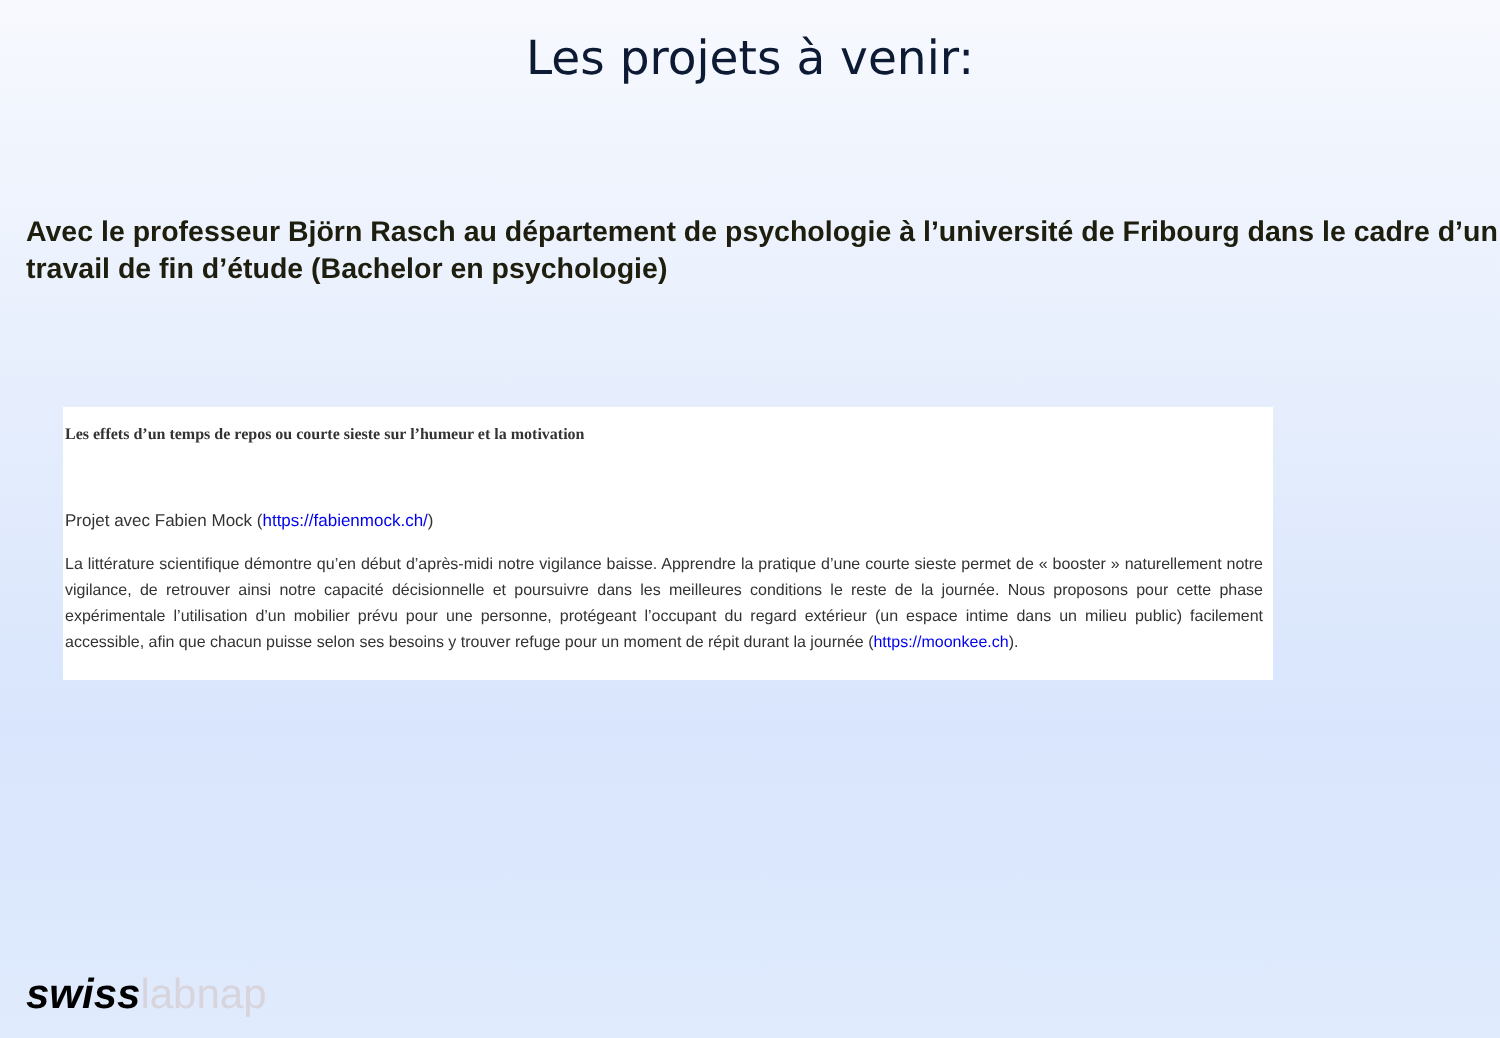Les projets à venir:
Avec le professeur Björn Rasch au département de psychologie à l’université de Fribourg dans le cadre d’un travail de fin d’étude (Bachelor en psychologie)
Les effets d’un temps de repos ou courte sieste sur l’humeur et la motivation
Projet avec Fabien Mock (https://fabienmock.ch/)
La littérature scientifique démontre qu’en début d’après-midi notre vigilance baisse. Apprendre la pratique d’une courte sieste permet de « booster » naturellement notre vigilance, de retrouver ainsi notre capacité décisionnelle et poursuivre dans les meilleures conditions le reste de la journée. Nous proposons pour cette phase expérimentale l’utilisation d’un mobilier prévu pour une personne, protégeant l’occupant du regard extérieur (un espace intime dans un milieu public) facilement accessible, afin que chacun puisse selon ses besoins y trouver refuge pour un moment de répit durant la journée (https://moonkee.ch).
swisslabnap